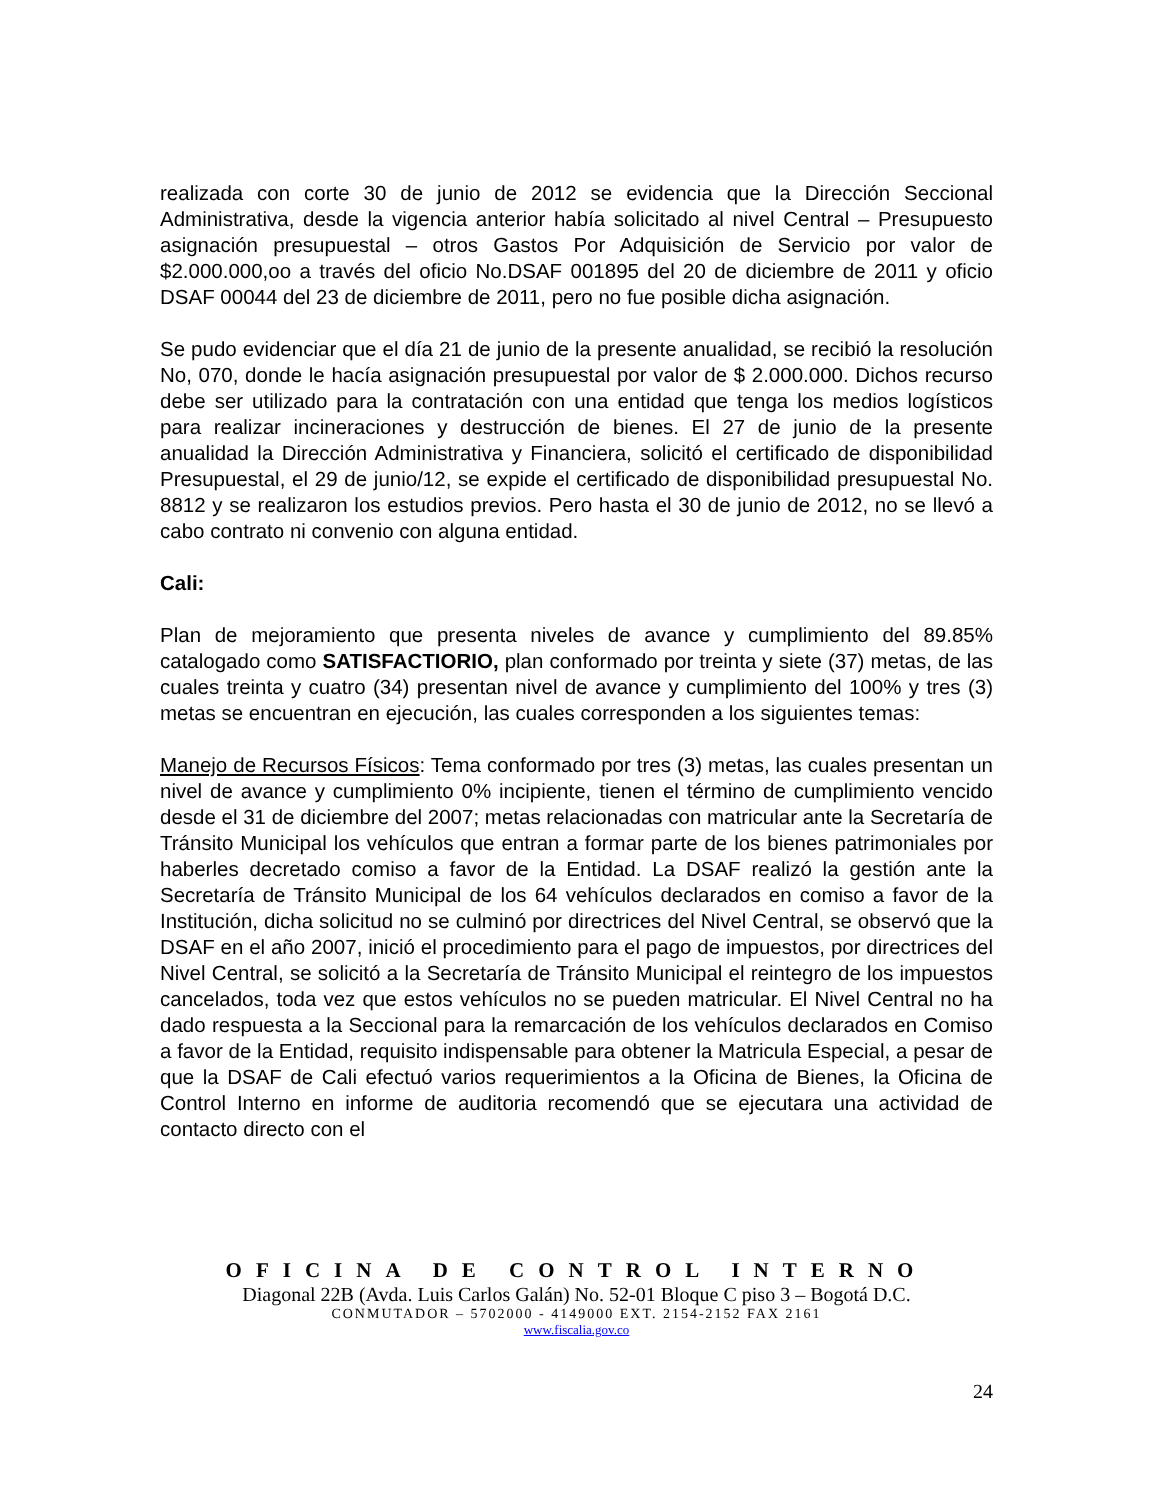realizada con corte 30 de junio de 2012 se evidencia que la Dirección Seccional Administrativa, desde la vigencia anterior había solicitado al nivel Central – Presupuesto asignación presupuestal – otros Gastos Por Adquisición de Servicio por valor de $2.000.000,oo a través del oficio No.DSAF 001895 del 20 de diciembre de 2011 y oficio DSAF 00044 del 23 de diciembre de 2011, pero no fue posible dicha asignación.
Se pudo evidenciar que el día 21 de junio de la presente anualidad, se recibió la resolución No, 070, donde le hacía asignación presupuestal por valor de $ 2.000.000. Dichos recurso debe ser utilizado para la contratación con una entidad que tenga los medios logísticos para realizar incineraciones y destrucción de bienes. El 27 de junio de la presente anualidad la Dirección Administrativa y Financiera, solicitó el certificado de disponibilidad Presupuestal, el 29 de junio/12, se expide el certificado de disponibilidad presupuestal No. 8812 y se realizaron los estudios previos. Pero hasta el 30 de junio de 2012, no se llevó a cabo contrato ni convenio con alguna entidad.
Cali:
Plan de mejoramiento que presenta niveles de avance y cumplimiento del 89.85% catalogado como SATISFACTIORIO, plan conformado por treinta y siete (37) metas, de las cuales treinta y cuatro (34) presentan nivel de avance y cumplimiento del 100% y tres (3) metas se encuentran en ejecución, las cuales corresponden a los siguientes temas:
Manejo de Recursos Físicos: Tema conformado por tres (3) metas, las cuales presentan un nivel de avance y cumplimiento 0% incipiente, tienen el término de cumplimiento vencido desde el 31 de diciembre del 2007; metas relacionadas con matricular ante la Secretaría de Tránsito Municipal los vehículos que entran a formar parte de los bienes patrimoniales por haberles decretado comiso a favor de la Entidad. La DSAF realizó la gestión ante la Secretaría de Tránsito Municipal de los 64 vehículos declarados en comiso a favor de la Institución, dicha solicitud no se culminó por directrices del Nivel Central, se observó que la DSAF en el año 2007, inició el procedimiento para el pago de impuestos, por directrices del Nivel Central, se solicitó a la Secretaría de Tránsito Municipal el reintegro de los impuestos cancelados, toda vez que estos vehículos no se pueden matricular. El Nivel Central no ha dado respuesta a la Seccional para la remarcación de los vehículos declarados en Comiso a favor de la Entidad, requisito indispensable para obtener la Matricula Especial, a pesar de que la DSAF de Cali efectuó varios requerimientos a la Oficina de Bienes, la Oficina de Control Interno en informe de auditoria recomendó que se ejecutara una actividad de contacto directo con el
OFICINA DE CONTROL INTERNO
Diagonal 22B (Avda. Luis Carlos Galán) No. 52-01 Bloque C piso 3 – Bogotá D.C.
CONMUTADOR – 5702000 - 4149000 EXT. 2154-2152 FAX 2161
www.fiscalia.gov.co
24